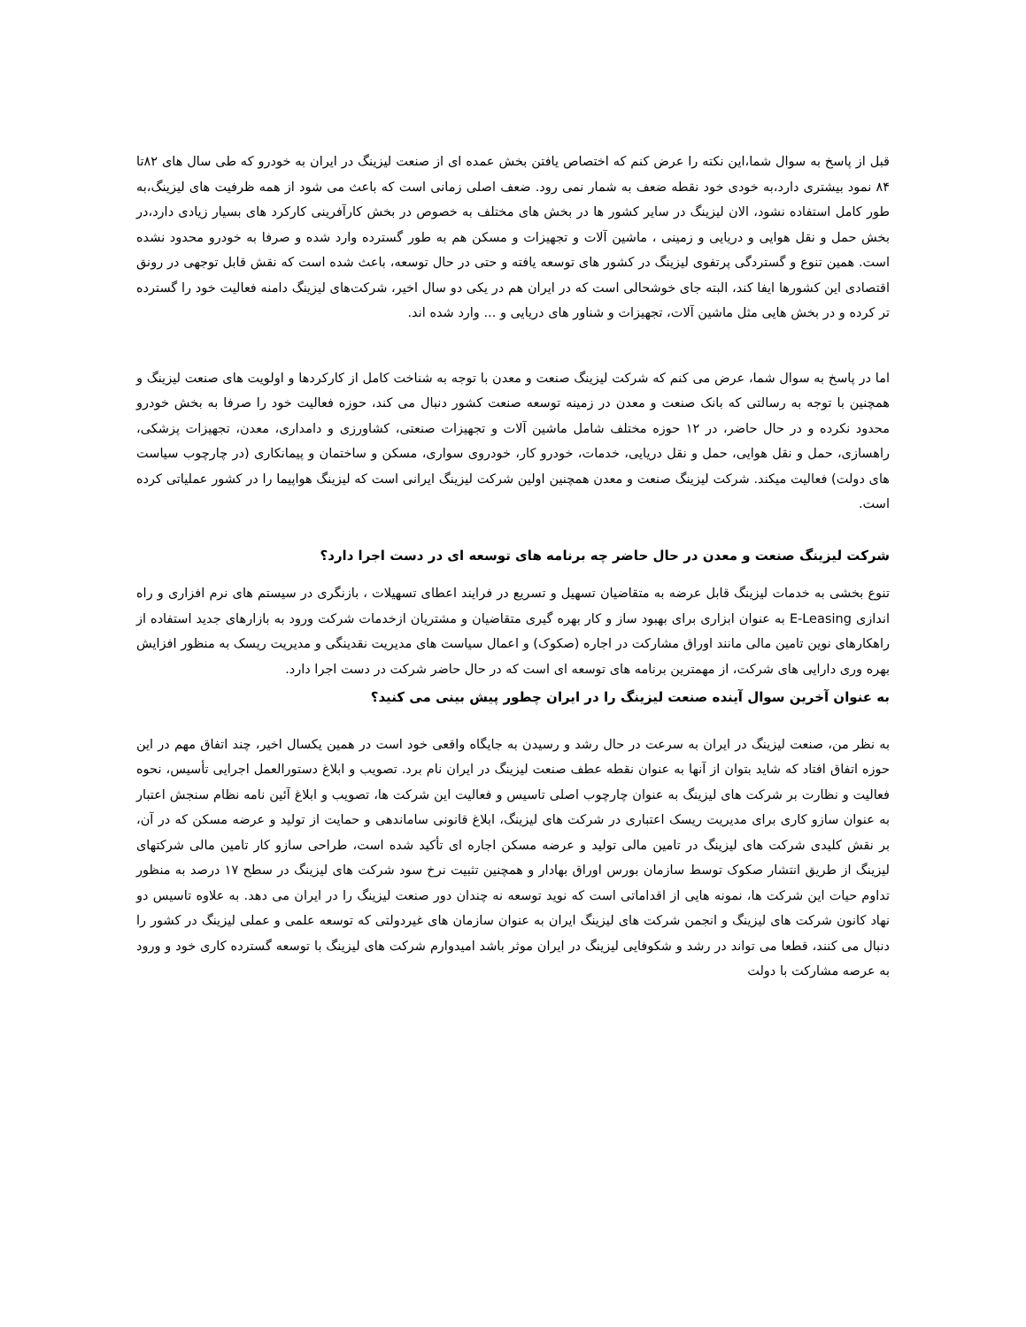قبل از پاسخ به سوال شما،این نکته را عرض کنم که اختصاص یافتن بخش عمده ای از صنعت لیزینگ در ایران به خودرو که طی سال های ۸۲تا ۸۴ نمود بیشتری دارد،به خودی خود نقطه ضعف به شمار نمی رود. ضعف اصلی زمانی است که باعث می شود از همه ظرفیت های لیزینگ،به طور کامل استفاده نشود، الان لیزینگ در سایر کشور ها در بخش های مختلف به خصوص در بخش کارآفرینی کارکرد های بسیار زیادی دارد،در بخش حمل و نقل هوایی و دریایی و زمینی ، ماشین آلات و تجهیزات و مسکن هم به طور گسترده وارد شده و صرفا به خودرو محدود نشده است. همین تنوع و گستردگی پرتفوی لیزینگ در کشور های توسعه یافته و حتی در حال توسعه، باعث شده است که نقش قابل توجهی در رونق اقتصادی این کشورها ایفا کند، البته جای خوشحالی است که در ایران هم در یکی دو سال اخیر، شرکت‌های لیزینگ دامنه فعالیت خود را گسترده تر کرده و در بخش هایی مثل ماشین آلات، تجهیزات و شناور های دریایی و ... وارد شده اند.
اما در پاسخ به سوال شما، عرض می کنم که شرکت لیزینگ صنعت و معدن با توجه به شناخت کامل از کارکردها و اولویت های صنعت لیزینگ و همچنین با توجه به رسالتی که بانک صنعت و معدن در زمینه توسعه صنعت کشور دنبال می کند، حوزه فعالیت خود را صرفا به بخش خودرو محدود نکرده و در حال حاضر، در ۱۲ حوزه مختلف شامل ماشین آلات و تجهیزات صنعتی، کشاورزی و دامداری، معدن، تجهیزات پزشکی، راهسازی، حمل و نقل هوایی، حمل و نقل دریایی، خدمات، خودرو کار، خودروی سواری، مسکن و ساختمان و پیمانکاری (در چارچوب سیاست های دولت) فعالیت میکند. شرکت لیزینگ صنعت و معدن همچنین اولین شرکت لیزینگ ایرانی است که لیزینگ هواپیما را در کشور عملیاتی کرده است.
شرکت لیزینگ صنعت و معدن در حال حاضر چه برنامه های توسعه ای در دست اجرا دارد؟
تنوع بخشی به خدمات لیزینگ قابل عرضه به متقاضیان تسهیل و تسریع در فرایند اعطای تسهیلات ، بازنگری در سیستم های نرم افزاری و راه اندازی E-Leasing به عنوان ابزاری برای بهبود ساز و کار بهره گیری متقاضیان و مشتریان ازخدمات شرکت ورود به بازارهای جدید استفاده از راهکارهای نوین تامین مالی مانند اوراق مشارکت در اجاره (صکوک) و اعمال سیاست های مدیریت نقدینگی و مدیریت ریسک به منظور افزایش بهره وری دارایی های شرکت، از مهمترین برنامه های توسعه ای است که در حال حاضر شرکت در دست اجرا دارد.
به عنوان آخرین سوال آینده صنعت لیزینگ را در ایران چطور پیش بینی می کنید؟
به نظر من، صنعت لیزینگ در ایران به سرعت در حال رشد و رسیدن به جایگاه واقعی خود است در همین یکسال اخیر، چند اتفاق مهم در این حوزه اتفاق افتاد که شاید بتوان از آنها به عنوان نقطه عطف صنعت لیزینگ در ایران نام برد. تصویب و ابلاغ دستورالعمل اجرایی تأسیس، نحوه فعالیت و نظارت بر شرکت های لیزینگ به عنوان چارچوب اصلی تاسیس و فعالیت این شرکت ها، تصویب و ابلاغ آئین نامه نظام سنجش اعتبار به عنوان سازو کاری برای مدیریت ریسک اعتباری در شرکت های لیزینگ، ابلاغ قانونی ساماندهی و حمایت از تولید و عرضه مسکن که در آن، بر نقش کلیدی شرکت های لیزینگ در تامین مالی تولید و عرضه مسکن اجاره ای تأکید شده است، طراحی سازو کار تامین مالی شرکتهای لیزینگ از طریق انتشار صکوک توسط سازمان بورس اوراق بهادار و همچنین تثبیت نرخ سود شرکت های لیزینگ در سطح ۱۷ درصد به منظور تداوم حیات این شرکت ها، نمونه هایی از اقداماتی است که نوید توسعه نه چندان دور صنعت لیزینگ را در ایران می دهد. به علاوه تاسیس دو نهاد کانون شرکت های لیزینگ و انجمن شرکت های لیزینگ ایران به عنوان سازمان های غیردولتی که توسعه علمی و عملی لیزینگ در کشور را دنبال می کنند، قطعا می تواند در رشد و شکوفایی لیزینگ در ایران موثر باشد امیدوارم شرکت های لیزینگ با توسعه گسترده کاری خود و ورود به عرصه مشارکت با دولت